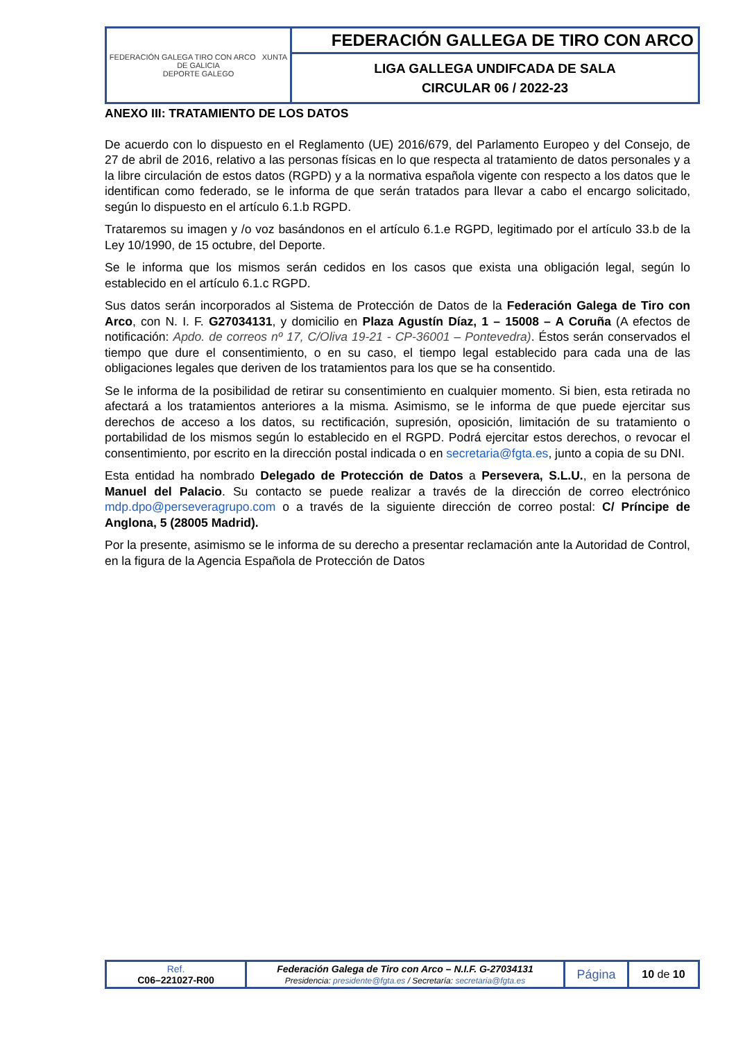| FEDERACIÓN GALEGA TIRO CON ARCO XUNTA DE GALICIA DEPORTE GALEGO | FEDERACIÓN GALLEGA DE TIRO CON ARCO |
| | LIGA GALLEGA UNDIFCADA DE SALA CIRCULAR 06 / 2022-23 |
ANEXO III: TRATAMIENTO DE LOS DATOS
De acuerdo con lo dispuesto en el Reglamento (UE) 2016/679, del Parlamento Europeo y del Consejo, de 27 de abril de 2016, relativo a las personas físicas en lo que respecta al tratamiento de datos personales y a la libre circulación de estos datos (RGPD) y a la normativa española vigente con respecto a los datos que le identifican como federado, se le informa de que serán tratados para llevar a cabo el encargo solicitado, según lo dispuesto en el artículo 6.1.b RGPD.
Trataremos su imagen y /o voz basándonos en el artículo 6.1.e RGPD, legitimado por el artículo 33.b de la Ley 10/1990, de 15 octubre, del Deporte.
Se le informa que los mismos serán cedidos en los casos que exista una obligación legal, según lo establecido en el artículo 6.1.c RGPD.
Sus datos serán incorporados al Sistema de Protección de Datos de la Federación Galega de Tiro con Arco, con N. I. F. G27034131, y domicilio en Plaza Agustín Díaz, 1 – 15008 – A Coruña (A efectos de notificación: Apdo. de correos nº 17, C/Oliva 19-21 - CP-36001 – Pontevedra). Éstos serán conservados el tiempo que dure el consentimiento, o en su caso, el tiempo legal establecido para cada una de las obligaciones legales que deriven de los tratamientos para los que se ha consentido.
Se le informa de la posibilidad de retirar su consentimiento en cualquier momento. Si bien, esta retirada no afectará a los tratamientos anteriores a la misma. Asimismo, se le informa de que puede ejercitar sus derechos de acceso a los datos, su rectificación, supresión, oposición, limitación de su tratamiento o portabilidad de los mismos según lo establecido en el RGPD. Podrá ejercitar estos derechos, o revocar el consentimiento, por escrito en la dirección postal indicada o en secretaria@fgta.es, junto a copia de su DNI.
Esta entidad ha nombrado Delegado de Protección de Datos a Persevera, S.L.U., en la persona de Manuel del Palacio. Su contacto se puede realizar a través de la dirección de correo electrónico mdp.dpo@perseveragrupo.com o a través de la siguiente dirección de correo postal: C/ Príncipe de Anglona, 5 (28005 Madrid).
Por la presente, asimismo se le informa de su derecho a presentar reclamación ante la Autoridad de Control, en la figura de la Agencia Española de Protección de Datos
| Ref. C06–221027-R00 | Federación Galega de Tiro con Arco – N.I.F. G-27034131 Presidencia: presidente@fgta.es / Secretaría: secretaria@fgta.es | Página | 10 de 10 |